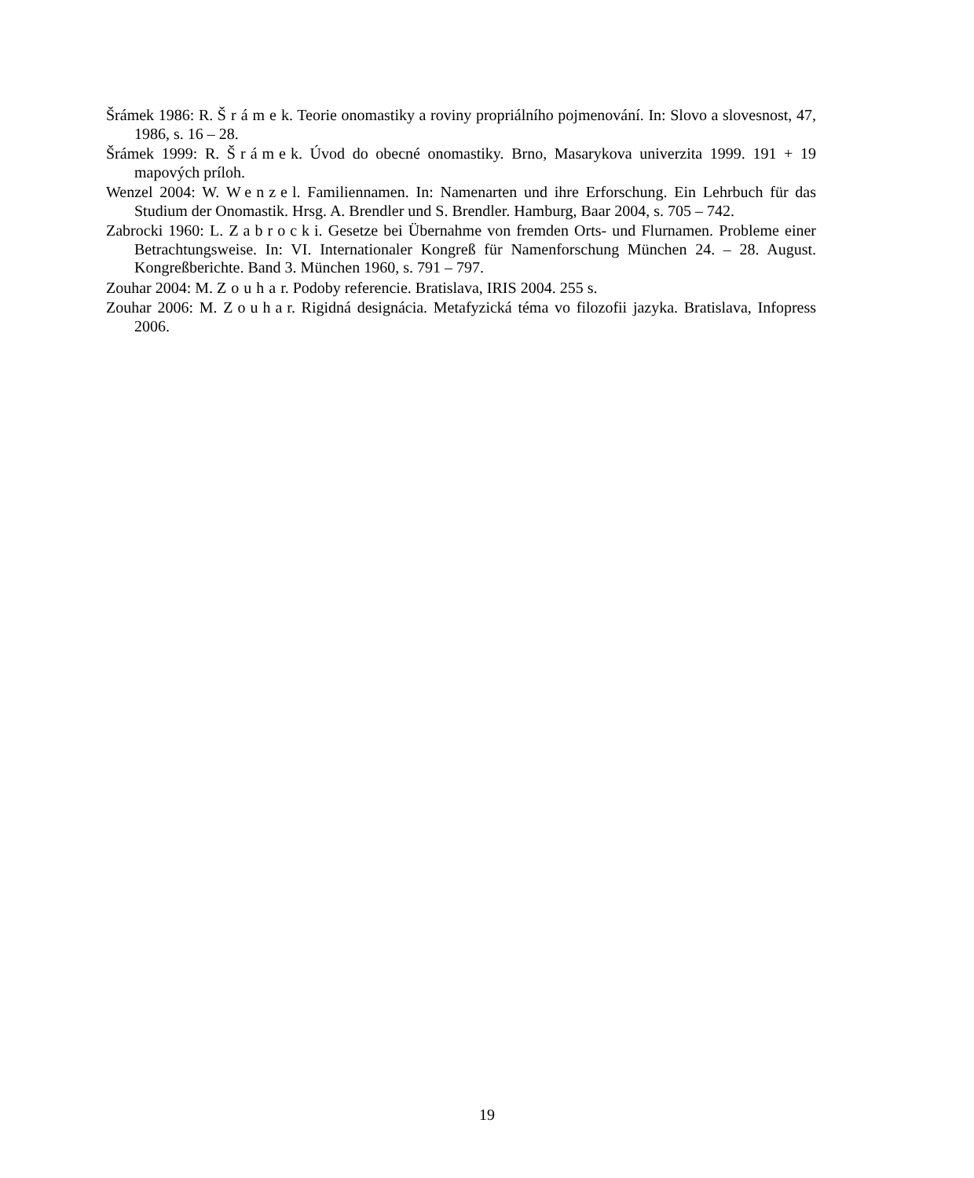Šrámek 1986: R. Šrámek. Teorie onomastiky a roviny propriálního pojmenování. In: Slovo a slovesnost, 47, 1986, s. 16 – 28.
Šrámek 1999: R. Šrámek. Úvod do obecné onomastiky. Brno, Masarykova univerzita 1999. 191 + 19 mapových príloh.
Wenzel 2004: W. Wenzel. Familiennamen. In: Namenarten und ihre Erforschung. Ein Lehrbuch für das Studium der Onomastik. Hrsg. A. Brendler und S. Brendler. Hamburg, Baar 2004, s. 705 – 742.
Zabrocki 1960: L. Zabrocki. Gesetze bei Übernahme von fremden Orts- und Flurnamen. Probleme einer Betrachtungsweise. In: VI. Internationaler Kongreß für Namenforschung München 24. – 28. August. Kongreßberichte. Band 3. München 1960, s. 791 – 797.
Zouhar 2004: M. Zouhar. Podoby referencie. Bratislava, IRIS 2004. 255 s.
Zouhar 2006: M. Zouhar. Rigidná designácia. Metafyzická téma vo filozofii jazyka. Bratislava, Infopress 2006.
19